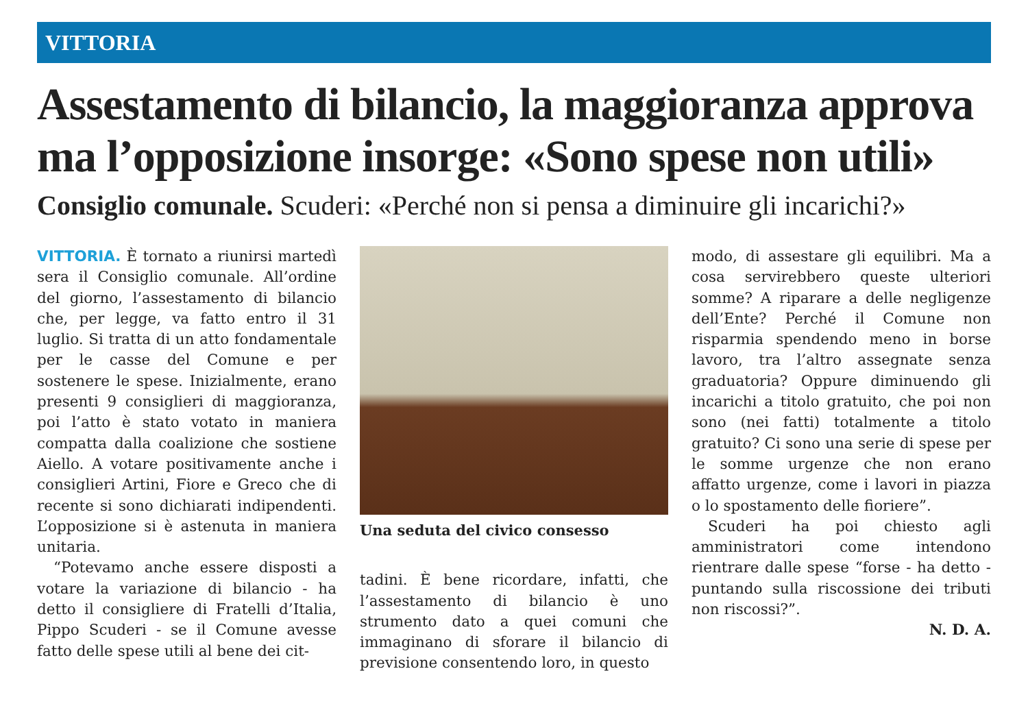VITTORIA
Assestamento di bilancio, la maggioranza approva ma l’opposizione insorge: «Sono spese non utili»
Consiglio comunale. Scuderi: «Perché non si pensa a diminuire gli incarichi?»
VITTORIA. È tornato a riunirsi martedì sera il Consiglio comunale. All’ordine del giorno, l’assestamento di bilancio che, per legge, va fatto entro il 31 luglio. Si tratta di un atto fondamentale per le casse del Comune e per sostenere le spese. Inizialmente, erano presenti 9 consiglieri di maggioranza, poi l’atto è stato votato in maniera compatta dalla coalizione che sostiene Aiello. A votare positivamente anche i consiglieri Artini, Fiore e Greco che di recente si sono dichiarati indipendenti. L’opposizione si è astenuta in maniera unitaria.
“Potevamo anche essere disposti a votare la variazione di bilancio - ha detto il consigliere di Fratelli d’Italia, Pippo Scuderi - se il Comune avesse fatto delle spese utili al bene dei cit-
Una seduta del civico consesso
tadini. È bene ricordare, infatti, che l’assestamento di bilancio è uno strumento dato a quei comuni che immaginano di sforare il bilancio di previsione consentendo loro, in questo
modo, di assestare gli equilibri. Ma a cosa servirebbero queste ulteriori somme? A riparare a delle negligenze dell’Ente? Perché il Comune non risparmia spendendo meno in borse lavoro, tra l’altro assegnate senza graduatoria? Oppure diminuendo gli incarichi a titolo gratuito, che poi non sono (nei fatti) totalmente a titolo gratuito? Ci sono una serie di spese per le somme urgenze che non erano affatto urgenze, come i lavori in piazza o lo spostamento delle fioriere”.
Scuderi ha poi chiesto agli amministratori come intendono rientrare dalle spese “forse - ha detto - puntando sulla riscossione dei tributi non riscossi?”.
N. D. A.